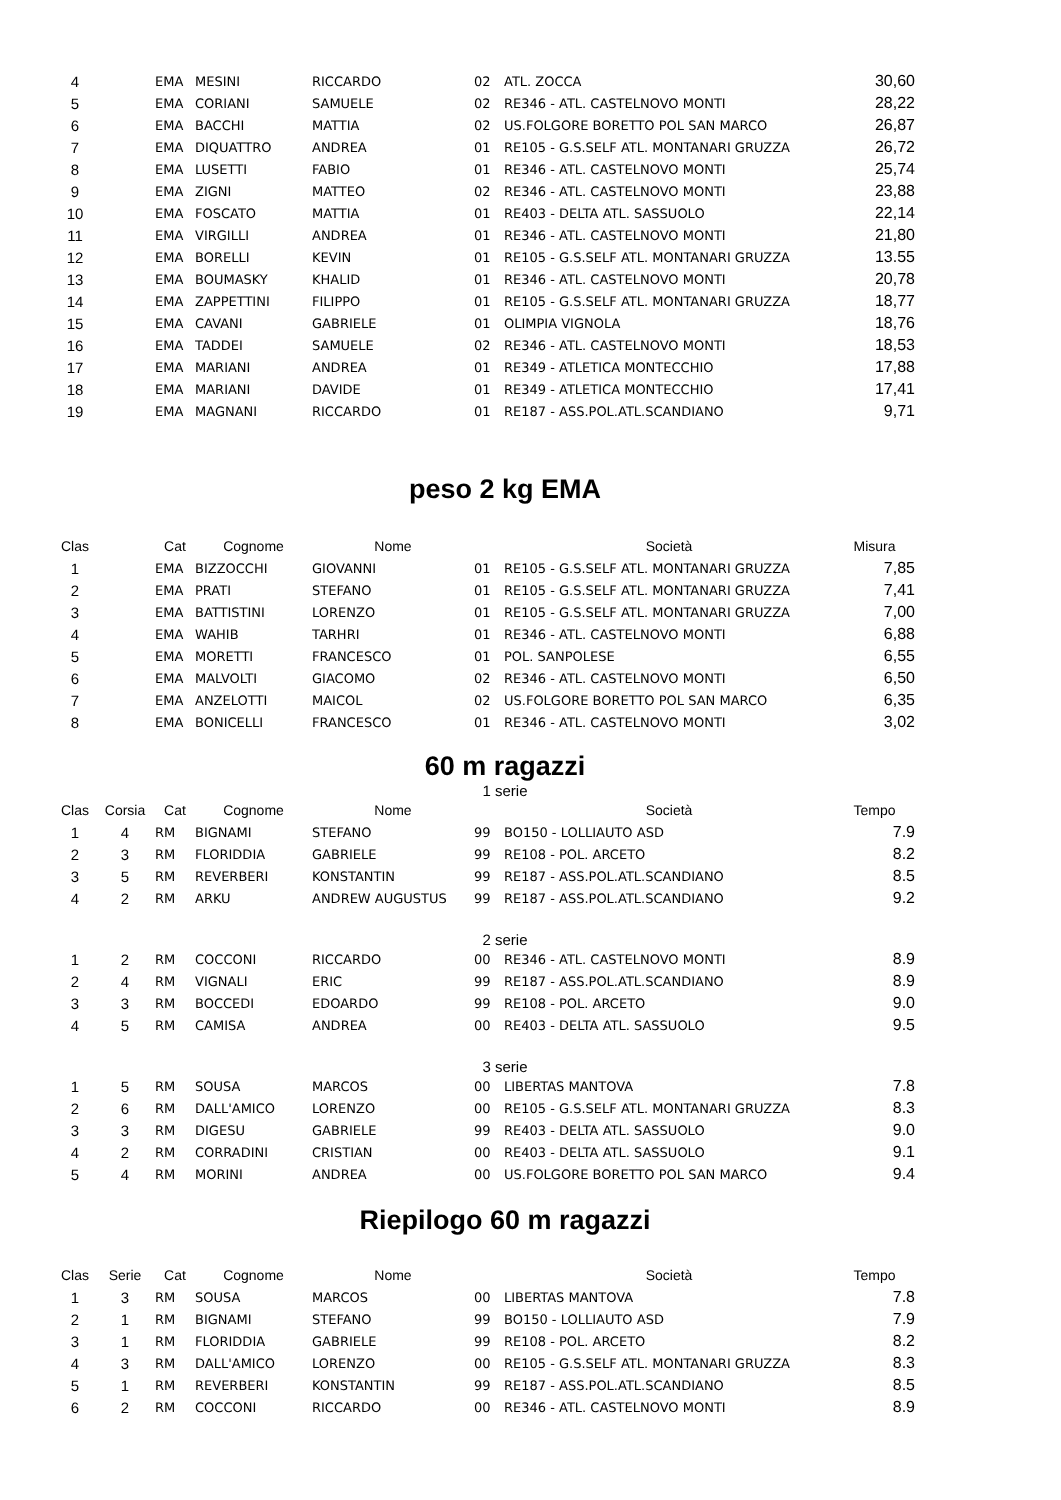| 4 | | EMA | MESINI | RICCARDO | 02 | ATL. ZOCCA | 30,60 |
| 5 | | EMA | CORIANI | SAMUELE | 02 | RE346 - ATL. CASTELNOVO MONTI | 28,22 |
| 6 | | EMA | BACCHI | MATTIA | 02 | US.FOLGORE BORETTO POL SAN MARCO | 26,87 |
| 7 | | EMA | DIQUATTRO | ANDREA | 01 | RE105 - G.S.SELF ATL. MONTANARI GRUZZA | 26,72 |
| 8 | | EMA | LUSETTI | FABIO | 01 | RE346 - ATL. CASTELNOVO MONTI | 25,74 |
| 9 | | EMA | ZIGNI | MATTEO | 02 | RE346 - ATL. CASTELNOVO MONTI | 23,88 |
| 10 | | EMA | FOSCATO | MATTIA | 01 | RE403 - DELTA ATL. SASSUOLO | 22,14 |
| 11 | | EMA | VIRGILLI | ANDREA | 01 | RE346 - ATL. CASTELNOVO MONTI | 21,80 |
| 12 | | EMA | BORELLI | KEVIN | 01 | RE105 - G.S.SELF ATL. MONTANARI GRUZZA | 13.55 |
| 13 | | EMA | BOUMASKY | KHALID | 01 | RE346 - ATL. CASTELNOVO MONTI | 20,78 |
| 14 | | EMA | ZAPPETTINI | FILIPPO | 01 | RE105 - G.S.SELF ATL. MONTANARI GRUZZA | 18,77 |
| 15 | | EMA | CAVANI | GABRIELE | 01 | OLIMPIA VIGNOLA | 18,76 |
| 16 | | EMA | TADDEI | SAMUELE | 02 | RE346 - ATL. CASTELNOVO MONTI | 18,53 |
| 17 | | EMA | MARIANI | ANDREA | 01 | RE349 - ATLETICA MONTECCHIO | 17,88 |
| 18 | | EMA | MARIANI | DAVIDE | 01 | RE349 - ATLETICA MONTECCHIO | 17,41 |
| 19 | | EMA | MAGNANI | RICCARDO | 01 | RE187 - ASS.POL.ATL.SCANDIANO | 9,71 |
peso 2 kg EMA
| Clas | | Cat | Cognome | Nome | | Società | Misura |
| --- | --- | --- | --- | --- | --- | --- | --- |
| 1 | | EMA | BIZZOCCHI | GIOVANNI | 01 | RE105 - G.S.SELF ATL. MONTANARI GRUZZA | 7,85 |
| 2 | | EMA | PRATI | STEFANO | 01 | RE105 - G.S.SELF ATL. MONTANARI GRUZZA | 7,41 |
| 3 | | EMA | BATTISTINI | LORENZO | 01 | RE105 - G.S.SELF ATL. MONTANARI GRUZZA | 7,00 |
| 4 | | EMA | WAHIB | TARHRI | 01 | RE346 - ATL. CASTELNOVO MONTI | 6,88 |
| 5 | | EMA | MORETTI | FRANCESCO | 01 | POL. SANPOLESE | 6,55 |
| 6 | | EMA | MALVOLTI | GIACOMO | 02 | RE346 - ATL. CASTELNOVO MONTI | 6,50 |
| 7 | | EMA | ANZELOTTI | MAICOL | 02 | US.FOLGORE BORETTO POL SAN MARCO | 6,35 |
| 8 | | EMA | BONICELLI | FRANCESCO | 01 | RE346 - ATL. CASTELNOVO MONTI | 3,02 |
60 m ragazzi
1 serie
| Clas | Corsia | Cat | Cognome | Nome | | Società | Tempo |
| --- | --- | --- | --- | --- | --- | --- | --- |
| 1 | 4 | RM | BIGNAMI | STEFANO | 99 | BO150 - LOLLIAUTO ASD | 7.9 |
| 2 | 3 | RM | FLORIDDIA | GABRIELE | 99 | RE108 - POL. ARCETO | 8.2 |
| 3 | 5 | RM | REVERBERI | KONSTANTIN | 99 | RE187 - ASS.POL.ATL.SCANDIANO | 8.5 |
| 4 | 2 | RM | ARKU | ANDREW AUGUSTUS | 99 | RE187 - ASS.POL.ATL.SCANDIANO | 9.2 |
2 serie
| 1 | 2 | RM | COCCONI | RICCARDO | 00 | RE346 - ATL. CASTELNOVO MONTI | 8.9 |
| 2 | 4 | RM | VIGNALI | ERIC | 99 | RE187 - ASS.POL.ATL.SCANDIANO | 8.9 |
| 3 | 3 | RM | BOCCEDI | EDOARDO | 99 | RE108 - POL. ARCETO | 9.0 |
| 4 | 5 | RM | CAMISA | ANDREA | 00 | RE403 - DELTA ATL. SASSUOLO | 9.5 |
3 serie
| 1 | 5 | RM | SOUSA | MARCOS | 00 | LIBERTAS MANTOVA | 7.8 |
| 2 | 6 | RM | DALL'AMICO | LORENZO | 00 | RE105 - G.S.SELF ATL. MONTANARI GRUZZA | 8.3 |
| 3 | 3 | RM | DIGESU | GABRIELE | 99 | RE403 - DELTA ATL. SASSUOLO | 9.0 |
| 4 | 2 | RM | CORRADINI | CRISTIAN | 00 | RE403 - DELTA ATL. SASSUOLO | 9.1 |
| 5 | 4 | RM | MORINI | ANDREA | 00 | US.FOLGORE BORETTO POL SAN MARCO | 9.4 |
Riepilogo 60 m ragazzi
| Clas | Serie | Cat | Cognome | Nome | | Società | Tempo |
| --- | --- | --- | --- | --- | --- | --- | --- |
| 1 | 3 | RM | SOUSA | MARCOS | 00 | LIBERTAS MANTOVA | 7.8 |
| 2 | 1 | RM | BIGNAMI | STEFANO | 99 | BO150 - LOLLIAUTO ASD | 7.9 |
| 3 | 1 | RM | FLORIDDIA | GABRIELE | 99 | RE108 - POL. ARCETO | 8.2 |
| 4 | 3 | RM | DALL'AMICO | LORENZO | 00 | RE105 - G.S.SELF ATL. MONTANARI GRUZZA | 8.3 |
| 5 | 1 | RM | REVERBERI | KONSTANTIN | 99 | RE187 - ASS.POL.ATL.SCANDIANO | 8.5 |
| 6 | 2 | RM | COCCONI | RICCARDO | 00 | RE346 - ATL. CASTELNOVO MONTI | 8.9 |